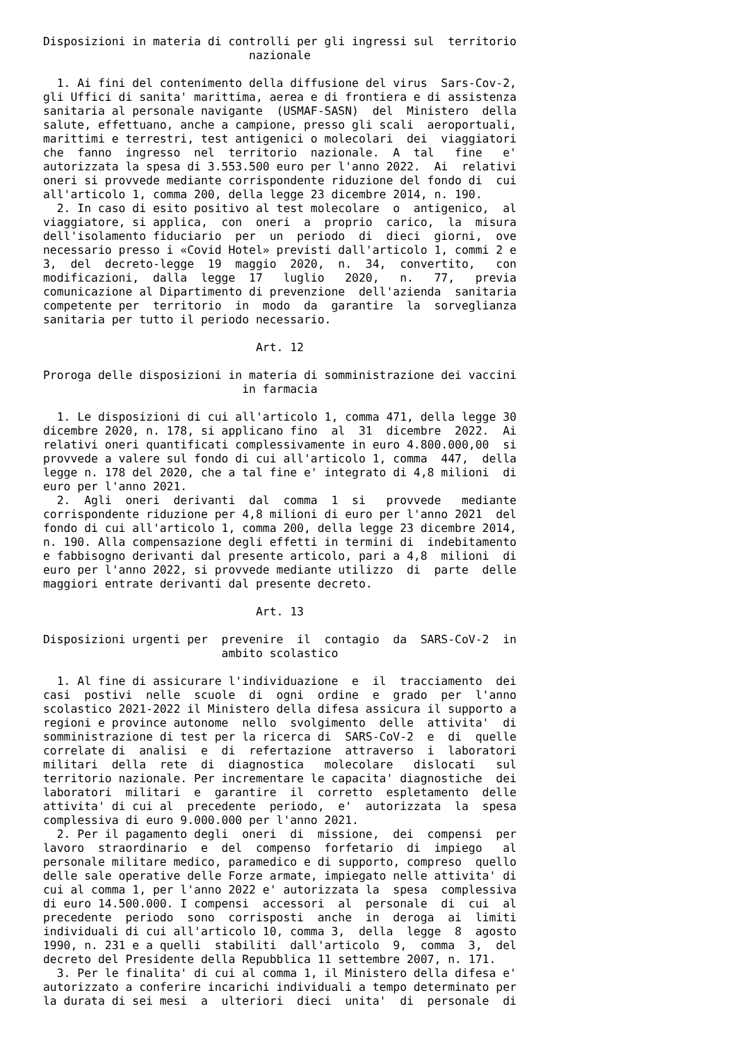Disposizioni in materia di controlli per gli ingressi sul  territorio
                              nazionale

  1. Ai fini del contenimento della diffusione del virus  Sars-Cov-2,
gli Uffici di sanita' marittima, aerea e di frontiera e di assistenza
sanitaria al personale navigante  (USMAF-SASN)  del  Ministero  della
salute, effettuano, anche a campione, presso gli scali  aeroportuali,
marittimi e terrestri, test antigenici o molecolari  dei  viaggiatori
che  fanno  ingresso  nel  territorio  nazionale.  A  tal   fine   e'
autorizzata la spesa di 3.553.500 euro per l'anno 2022.  Ai  relativi
oneri si provvede mediante corrispondente riduzione del fondo di  cui
all'articolo 1, comma 200, della legge 23 dicembre 2014, n. 190.
  2. In caso di esito positivo al test molecolare  o  antigenico,  al
viaggiatore, si applica,  con  oneri  a  proprio  carico,  la  misura
dell'isolamento fiduciario  per  un  periodo  di  dieci  giorni,  ove
necessario presso i «Covid Hotel» previsti dall'articolo 1, commi 2 e
3,  del  decreto-legge  19  maggio  2020,  n.  34,  convertito,   con
modificazioni,  dalla  legge  17   luglio   2020,   n.   77,   previa
comunicazione al Dipartimento di prevenzione  dell'azienda  sanitaria
competente per  territorio  in  modo  da  garantire  la  sorveglianza
sanitaria per tutto il periodo necessario.

                               Art. 12

Proroga delle disposizioni in materia di somministrazione dei vaccini
                             in farmacia

  1. Le disposizioni di cui all'articolo 1, comma 471, della legge 30
dicembre 2020, n. 178, si applicano fino  al  31  dicembre  2022.  Ai
relativi oneri quantificati complessivamente in euro 4.800.000,00  si
provvede a valere sul fondo di cui all'articolo 1, comma  447,  della
legge n. 178 del 2020, che a tal fine e' integrato di 4,8 milioni  di
euro per l'anno 2021.
  2.  Agli  oneri  derivanti  dal  comma  1  si   provvede   mediante
corrispondente riduzione per 4,8 milioni di euro per l'anno 2021  del
fondo di cui all'articolo 1, comma 200, della legge 23 dicembre 2014,
n. 190. Alla compensazione degli effetti in termini di  indebitamento
e fabbisogno derivanti dal presente articolo, pari a 4,8  milioni  di
euro per l'anno 2022, si provvede mediante utilizzo  di  parte  delle
maggiori entrate derivanti dal presente decreto.

                               Art. 13

Disposizioni urgenti per  prevenire  il  contagio  da  SARS-CoV-2  in
                          ambito scolastico

  1. Al fine di assicurare l'individuazione  e  il  tracciamento  dei
casi  postivi  nelle  scuole  di  ogni  ordine  e  grado  per  l'anno
scolastico 2021-2022 il Ministero della difesa assicura il supporto a
regioni e province autonome  nello  svolgimento  delle  attivita'  di
somministrazione di test per la ricerca di  SARS-CoV-2  e  di  quelle
correlate di  analisi  e  di  refertazione  attraverso  i  laboratori
militari  della  rete  di  diagnostica   molecolare   dislocati   sul
territorio nazionale. Per incrementare le capacita' diagnostiche  dei
laboratori  militari  e  garantire  il  corretto  espletamento  delle
attivita' di cui al  precedente  periodo,  e'  autorizzata  la  spesa
complessiva di euro 9.000.000 per l'anno 2021.
  2. Per il pagamento degli  oneri  di  missione,  dei  compensi  per
lavoro  straordinario  e  del  compenso  forfetario  di  impiego   al
personale militare medico, paramedico e di supporto, compreso  quello
delle sale operative delle Forze armate, impiegato nelle attivita' di
cui al comma 1, per l'anno 2022 e' autorizzata la  spesa  complessiva
di euro 14.500.000. I compensi  accessori  al  personale  di  cui  al
precedente  periodo  sono  corrisposti  anche  in  deroga  ai  limiti
individuali di cui all'articolo 10, comma 3,  della  legge  8  agosto
1990, n. 231 e a quelli  stabiliti  dall'articolo  9,  comma  3,  del
decreto del Presidente della Repubblica 11 settembre 2007, n. 171.
  3. Per le finalita' di cui al comma 1, il Ministero della difesa e'
autorizzato a conferire incarichi individuali a tempo determinato per
la durata di sei mesi  a  ulteriori  dieci  unita'  di  personale  di